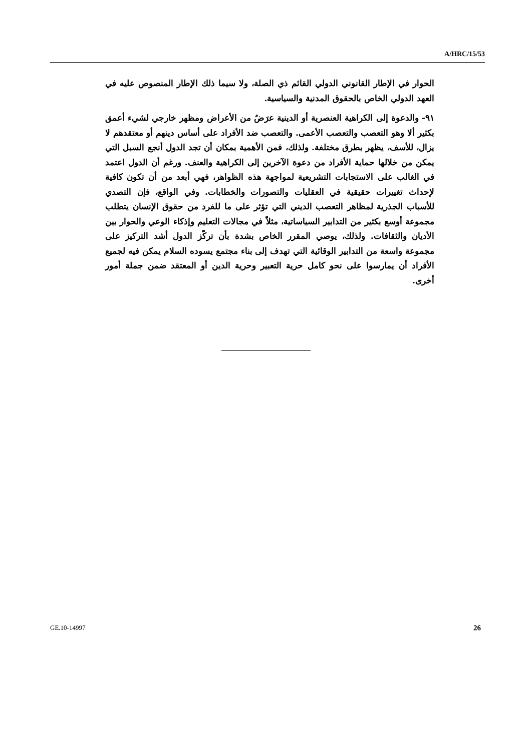A/HRC/15/53
الحوار في الإطار القانوني الدولي القائم ذي الصلة، ولا سيما ذلك الإطار المنصوص عليه في العهد الدولي الخاص بالحقوق المدنية والسياسية.
٩١- والدعوة إلى الكراهية العنصرية أو الدينية عرَضٌ من الأعراض ومظهر خارجي لشيء أعمق بكثير ألا وهو التعصب والتعصب الأعمى. والتعصب ضد الأفراد على أساس دينهم أو معتقدهم لا يزال، للأسف، يظهر بطرق مختلفة. ولذلك، فمن الأهمية بمكان أن تجد الدول أنجع السبل التي يمكن من خلالها حماية الأفراد من دعوة الآخرين إلى الكراهية والعنف. ورغم أن الدول اعتمد في الغالب على الاستجابات التشريعية لمواجهة هذه الظواهر، فهي أبعد من أن تكون كافية لإحداث تغييرات حقيقية في العقليات والتصورات والخطابات. وفي الواقع، فإن التصدي للأسباب الجذرية لمظاهر التعصب الديني التي تؤثر على ما للفرد من حقوق الإنسان يتطلب مجموعة أوسع بكثير من التدابير السياساتية، مثلاً في مجالات التعليم وإذكاء الوعي والحوار بين الأديان والثقافات. ولذلك، يوصي المقرر الخاص بشدة بأن تركّز الدول أشد التركيز على مجموعة واسعة من التدابير الوقائية التي تهدف إلى بناء مجتمع يسوده السلام يمكن فيه لجميع الأفراد أن يمارسوا على نحو كامل حرية التعبير وحرية الدين أو المعتقد ضمن جملة أمور أخرى.
GE.10-14997 26